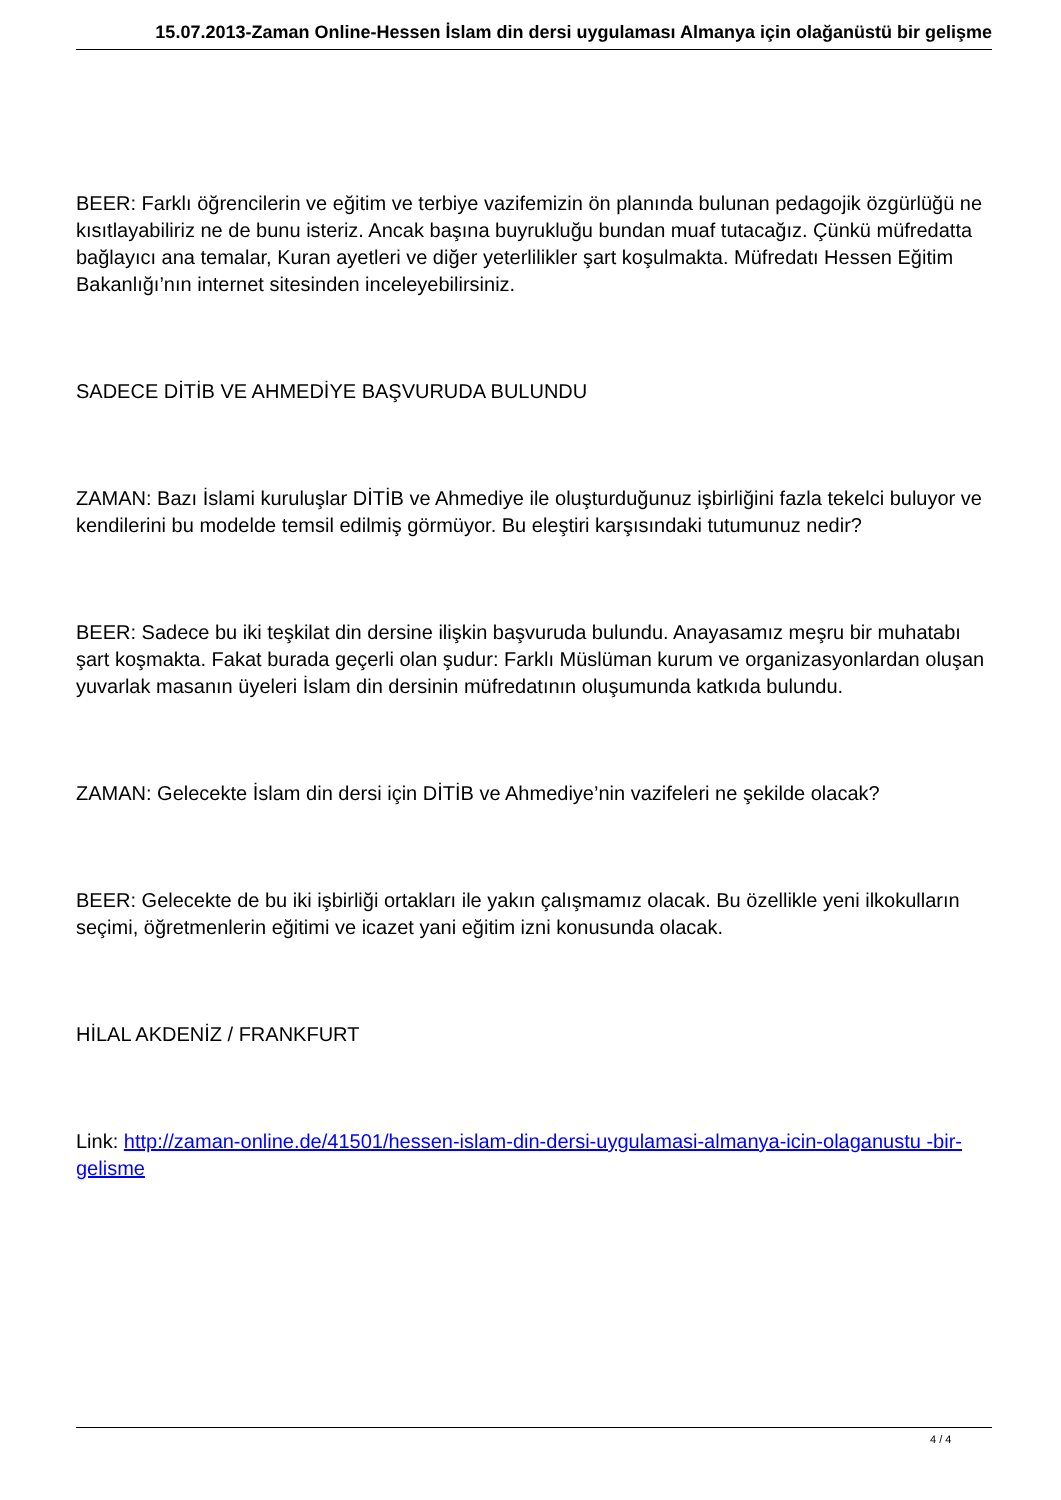15.07.2013-Zaman Online-Hessen İslam din dersi uygulaması Almanya için olağanüstü bir gelişme
BEER: Farklı öğrencilerin ve eğitim ve terbiye vazifemizin ön planında bulunan pedagojik özgürlüğü ne kısıtlayabiliriz ne de bunu isteriz. Ancak başına buyrukluğu bundan muaf tutacağız. Çünkü müfredatta bağlayıcı ana temalar, Kuran ayetleri ve diğer yeterlilikler şart koşulmakta. Müfredatı Hessen Eğitim Bakanlığı’nın internet sitesinden inceleyebilirsiniz.
SADECE DİTİB VE AHMEDİYE BAŞVURUDA BULUNDU
ZAMAN: Bazı İslami kuruluşlar DİTİB ve Ahmediye ile oluşturduğunuz işbirliğini fazla tekelci buluyor ve kendilerini bu modelde temsil edilmiş görmüyor. Bu eleştiri karşısındaki tutumunuz nedir?
BEER: Sadece bu iki teşkilat din dersine ilişkin başvuruda bulundu. Anayasamız meşru bir muhatabı şart koşmakta. Fakat burada geçerli olan şudur: Farklı Müslüman kurum ve organizasyonlardan oluşan yuvarlak masanın üyeleri İslam din dersinin müfredatının oluşumunda katkıda bulundu.
ZAMAN: Gelecekte İslam din dersi için DİTİB ve Ahmediye’nin vazifeleri ne şekilde olacak?
BEER: Gelecekte de bu iki işbirliği ortakları ile yakın çalışmamız olacak. Bu özellikle yeni ilkokulların seçimi, öğretmenlerin eğitimi ve icazet yani eğitim izni konusunda olacak.
HİLAL AKDENİZ / FRANKFURT
Link: http://zaman-online.de/41501/hessen-islam-din-dersi-uygulamasi-almanya-icin-olaganustu -bir-gelisme
4 / 4